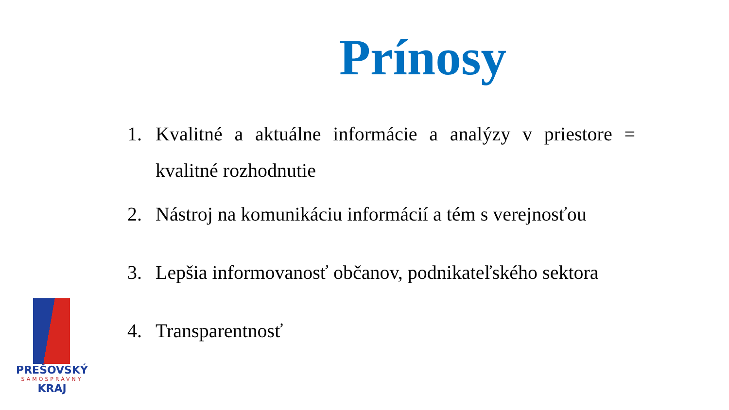Prínosy
1. Kvalitné a aktuálne informácie a analýzy v priestore = kvalitné rozhodnutie
2. Nástroj na komunikáciu informácií a tém s verejnosťou
3. Lepšia informovanosť občanov, podnikateľského sektora
4. Transparentnosť
PREŠOVSKÝ
SAMOSPRÁVNY
KRAJ